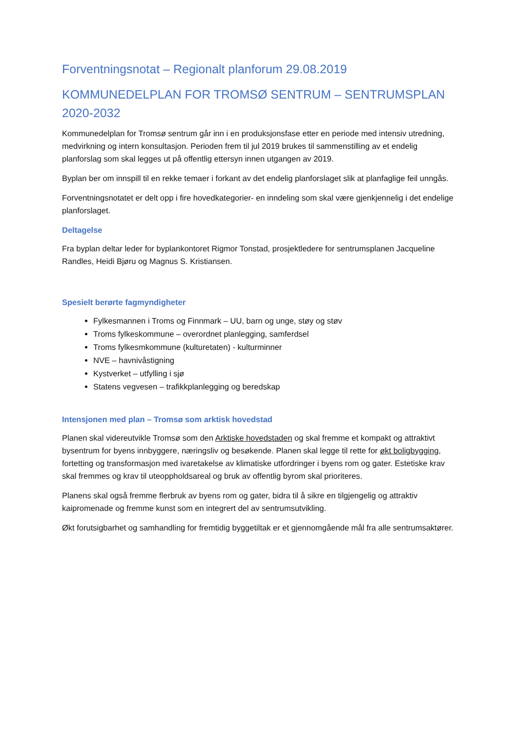Forventningsnotat – Regionalt planforum 29.08.2019
KOMMUNEDELPLAN FOR TROMSØ SENTRUM – SENTRUMSPLAN 2020-2032
Kommunedelplan for Tromsø sentrum går inn i en produksjonsfase etter en periode med intensiv utredning, medvirkning og intern konsultasjon. Perioden frem til jul 2019 brukes til sammenstilling av et endelig planforslag som skal legges ut på offentlig ettersyn innen utgangen av 2019.
Byplan ber om innspill til en rekke temaer i forkant av det endelig planforslaget slik at planfaglige feil unngås.
Forventningsnotatet er delt opp i fire hovedkategorier- en inndeling som skal være gjenkjennelig i det endelige planforslaget.
Deltagelse
Fra byplan deltar leder for byplankontoret Rigmor Tonstad, prosjektledere for sentrumsplanen Jacqueline Randles, Heidi Bjøru og Magnus S. Kristiansen.
Spesielt berørte fagmyndigheter
Fylkesmannen i Troms og Finnmark – UU, barn og unge, støy og støv
Troms fylkeskommune – overordnet planlegging, samferdsel
Troms fylkesmkommune (kulturetaten) - kulturminner
NVE – havnivåstigning
Kystverket – utfylling i sjø
Statens vegvesen – trafikkplanlegging og beredskap
Intensjonen med plan – Tromsø som arktisk hovedstad
Planen skal videreutvikle Tromsø som den Arktiske hovedstaden og skal fremme et kompakt og attraktivt bysentrum for byens innbyggere, næringsliv og besøkende. Planen skal legge til rette for økt boligbygging, fortetting og transformasjon med ivaretakelse av klimatiske utfordringer i byens rom og gater. Estetiske krav skal fremmes og krav til uteoppholdsareal og bruk av offentlig byrom skal prioriteres.
Planens skal også fremme flerbruk av byens rom og gater, bidra til å sikre en tilgjengelig og attraktiv kaipromenade og fremme kunst som en integrert del av sentrumsutvikling.
Økt forutsigbarhet og samhandling for fremtidig byggetiltak er et gjennomgående mål fra alle sentrumsaktører.